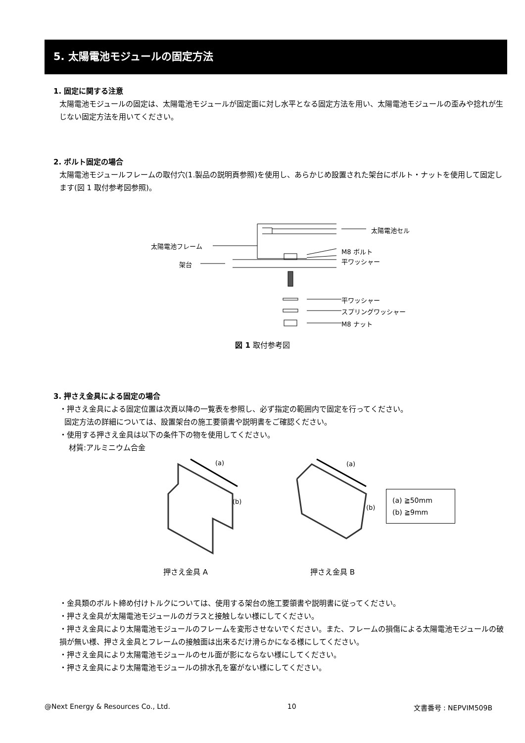5. 太陽電池モジュールの固定方法
1. 固定に関する注意
太陽電池モジュールの固定は、太陽電池モジュールが固定面に対し水平となる固定方法を用い、太陽電池モジュールの歪みや捻れが生じない固定方法を用いてください。
2. ボルト固定の場合
太陽電池モジュールフレームの取付穴(1.製品の説明頁参照)を使用し、あらかじめ設置された架台にボルト・ナットを使用して固定します(図 1 取付参考図参照)。
太陽電池セル
太陽電池フレーム
M8 ボルト
平ワッシャー 架台
平ワッシャー
スプリングワッシャー
M8 ナット
図 1 取付参考図
3. 押さえ金具による固定の場合
・押さえ金具による固定位置は次頁以降の一覧表を参照し、必ず指定の範囲内で固定を行ってください。
固定方法の詳細については、設置架台の施工要領書や説明書をご確認ください。
・使用する押さえ金具は以下の条件下の物を使用してください。
材質:アルミニウム合金
(a)
(b)
(a)
(b)
(a) ≧50mm
(b) ≧9mm
押さえ金具 A 押さえ金具 B
・金具類のボルト締め付けトルクについては、使用する架台の施工要領書や説明書に従ってください。
・押さえ金具が太陽電池モジュールのガラスと接触しない様にしてください。
・押さえ金具により太陽電池モジュールのフレームを変形させないでください。また、フレームの損傷による太陽電池モジュールの破損が無い様、押さえ金具とフレームの接触面は出来るだけ滑らかになる様にしてください。
・押さえ金具により太陽電池モジュールのセル面が影にならない様にしてください。
・押さえ金具により太陽電池モジュールの排水孔を塞がない様にしてください。
@Next Energy & Resources Co., Ltd. 10 文書番号 : NEPVIM509B